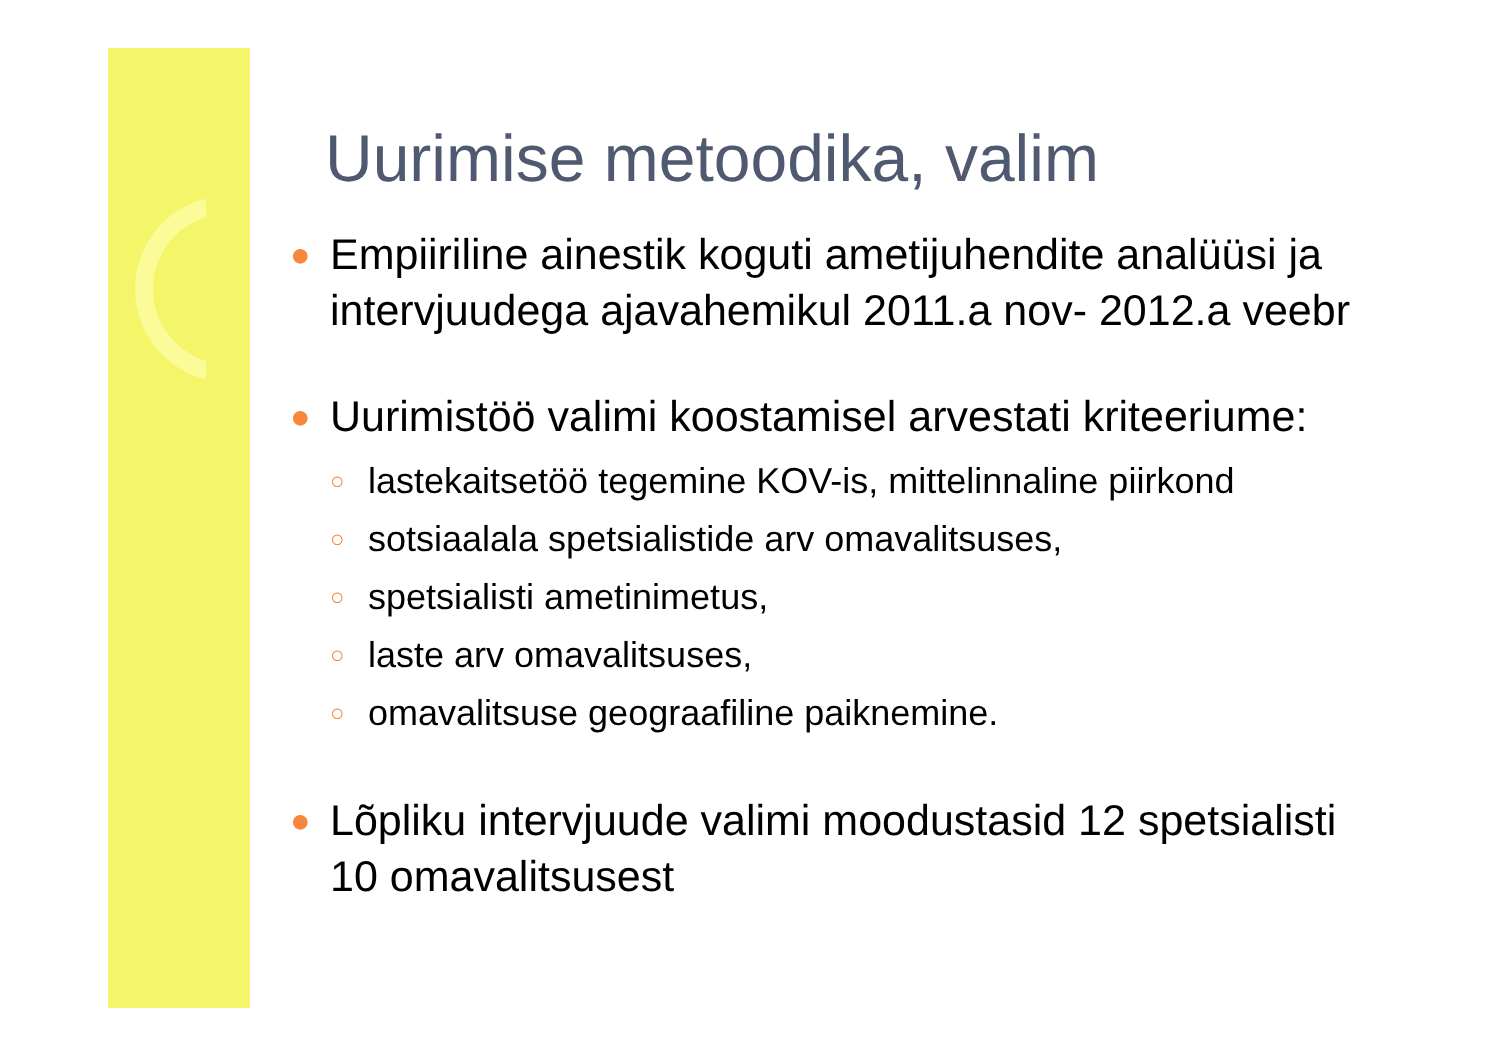Uurimise metoodika, valim
● Empiiriline ainestik koguti ametijuhendite analüüsi ja intervjuudega ajavahemikul 2011.a nov- 2012.a veebr
● Uurimistöö valimi koostamisel arvestati kriteeriume:
○ lastekaitsetöö tegemine KOV-is, mittelinnaline piirkond
○ sotsiaalala spetsialistide arv omavalitsuses,
○ spetsialisti ametinimetus,
○ laste arv omavalitsuses,
○ omavalitsuse geograafiline paiknemine.
● Lõpliku intervjuude valimi moodustasid 12 spetsialisti 10 omavalitsusest